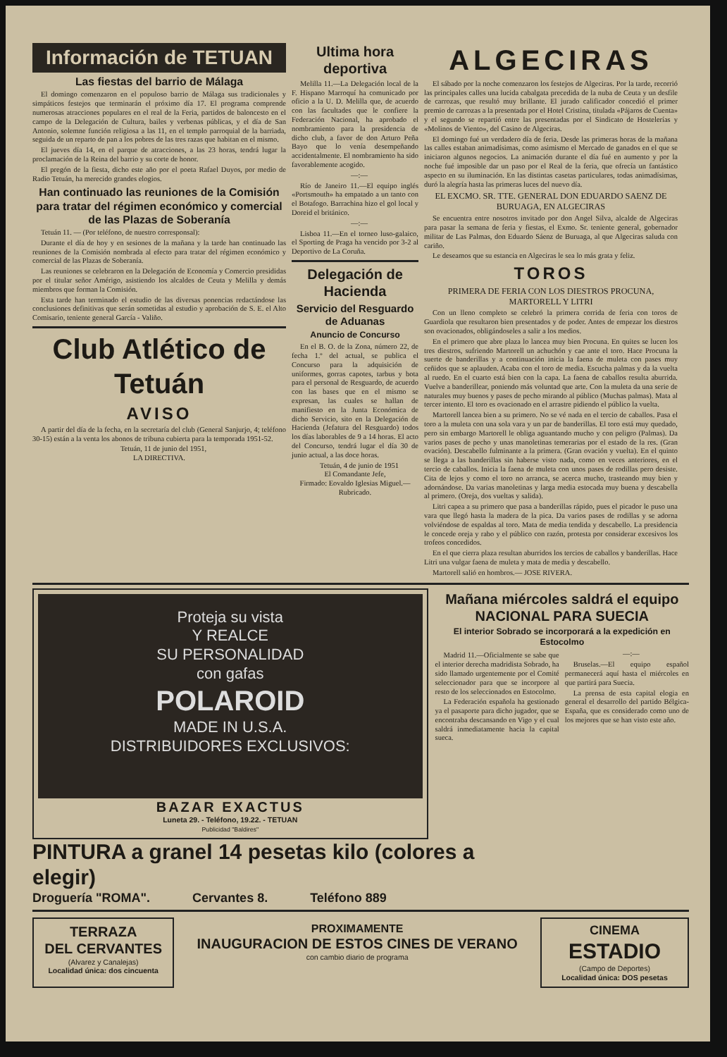Información de TETUAN
Las fiestas del barrio de Málaga
El domingo comenzaron en el populoso barrio de Málaga sus tradicionales y simpáticos festejos que terminarán el próximo día 17. El programa comprende numerosas atracciones populares en el real de la Feria, partidos de baloncesto en el campo de la Delegación de Cultura, bailes y verbenas públicas, y el día de San Antonio, solemne función religiosa a las 11, en el templo parroquial de la barriada, seguida de un reparto de pan a los pobres de las tres razas que habitan en el mismo.
El jueves día 14, en el parque de atracciones, a las 23 horas, tendrá lugar la proclamación de la Reina del barrio y su corte de honor.
El pregón de la fiesta, dicho este año por el poeta Rafael Duyos, por medio de Radio Tetuán, ha merecido grandes elogios.
Han continuado las reuniones de la Comisión para tratar del régimen económico y comercial de las Plazas de Soberanía
Tetuán 11. — (Por teléfono, de nuestro corresponsal):
Durante el día de hoy y en sesiones de la mañana y la tarde han continuado las reuniones de la Comisión nombrada al efecto para tratar del régimen económico y comercial de las Plazas de Soberanía.
Las reuniones se celebraron en la Delegación de Economía y Comercio presididas por el titular señor Amérigo, asistiendo los alcaldes de Ceuta y Melilla y demás miembros que forman la Comisión.
Esta tarde han terminado el estudio de las diversas ponencias redactándose las conclusiones definitivas que serán sometidas al estudio y aprobación de S. E. el Alto Comisario, teniente general García - Valiño.
Club Atlético de Tetuán
AVISO
A partir del día de la fecha, en la secretaría del club (General Sanjurjo, 4; teléfono 30-15) están a la venta los abonos de tribuna cubierta para la temporada 1951-52.
Tetuán, 11 de junio del 1951,
LA DIRECTIVA.
Ultima hora deportiva
Melilla 11.—La Delegación local de la F. Hispano Marroquí ha comunicado por oficio a la U. D. Melilla que, de acuerdo con las facultades que le confiere la Federación Nacional, ha aprobado el nombramiento para la presidencia de dicho club, a favor de don Arturo Peña Bayo que lo venía desempeñando accidentalmente. El nombramiento ha sido favorablemente acogido.
—:—
Río de Janeiro 11.—El equipo inglés «Portsmouth» ha empatado a un tanto con el Botafogo. Barrachina hizo el gol local y Doreid el británico.
—:—
Lisboa 11.—En el torneo luso-galaico, el Sporting de Praga ha vencido por 3-2 al Deportivo de La Coruña.
Delegación de Hacienda
Servicio del Resguardo de Aduanas
Anuncio de Concurso
En el B. O. de la Zona, número 22, de fecha 1.º del actual, se publica el Concurso para la adquisición de uniformes, gorras capotes, tarbus y bota para el personal de Resguardo, de acuerdo con las bases que en el mismo se expresan, las cuales se hallan de manifiesto en la Junta Económica de dicho Servicio, sito en la Delegación de Hacienda (Jefatura del Resguardo) todos los días laborables de 9 a 14 horas. El acto del Concurso, tendrá lugar el día 30 de junio actual, a las doce horas.
Tetuán, 4 de junio de 1951
El Comandante Jefe,
Firmado: Eovaldo Iglesias Miguel.—Rubricado.
ALGECIRAS
El sábado por la noche comenzaron los festejos de Algeciras. Por la tarde, recorrió las principales calles una lucida cabalgata precedida de la nuba de Ceuta y un desfile de carrozas, que resultó muy brillante. El jurado calificador concedió el primer premio de carrozas a la presentada por el Hotel Cristina, titulada «Pájaros de Cuenta» y el segundo se repartió entre las presentadas por el Sindicato de Hostelerías y «Molinos de Viento», del Casino de Algeciras.
El domingo fué un verdadero día de feria. Desde las primeras horas de la mañana las calles estaban animadísimas, como asimismo el Mercado de ganados en el que se iniciaron algunos negocios. La animación durante el día fué en aumento y por la noche fué imposible dar un paso por el Real de la feria, que ofrecía un fantástico aspecto en su iluminación. En las distintas casetas particulares, todas animadísimas, duró la alegría hasta las primeras luces del nuevo día.
EL EXCMO. SR. TTE. GENERAL DON EDUARDO SAENZ DE BURUAGA, EN ALGECIRAS
Se encuentra entre nosotros invitado por don Angel Silva, alcalde de Algeciras para pasar la semana de feria y fiestas, el Exmo. Sr. teniente general, gobernador militar de Las Palmas, don Eduardo Sáenz de Buruaga, al que Algeciras saluda con cariño.
Le deseamos que su estancia en Algeciras le sea lo más grata y feliz.
TOROS
PRIMERA DE FERIA CON LOS DIESTROS PROCUNA, MARTORELL Y LITRI
Con un lleno completo se celebró la primera corrida de feria con toros de Guardiola que resultaron bien presentados y de poder. Antes de empezar los diestros son ovacionados, obligándoseles a salir a los medios.
En el primero que abre plaza lo lancea muy bien Procuna. En quites se lucen los tres diestros, sufriendo Martorell un achuchón y cae ante el toro. Hace Procuna la suerte de banderillas y a continuación inicia la faena de muleta con pases muy ceñidos que se aplauden. Acaba con el toro de media. Escucha palmas y da la vuelta al ruedo. En el cuarto está bien con la capa. La faena de caballos resulta aburrida. Vuelve a banderillear, poniendo más voluntad que arte. Con la muleta da una serie de naturales muy buenos y pases de pecho mirando al público (Muchas palmas). Mata al tercer intento. El toro es ovacionado en el arrastre pidiendo el público la vuelta.
Martorell lancea bien a su primero. No se vé nada en el tercio de caballos. Pasa el toro a la muleta con una sola vara y un par de banderillas. El toro está muy quedado, pero sin embargo Martorell le obliga aguantando mucho y con peligro (Palmas). Da varios pases de pecho y unas manoletinas temerarias por el estado de la res. (Gran ovación). Descabello fulminante a la primera. (Gran ovación y vuelta). En el quinto se llega a las banderillas sin haberse visto nada, como en veces anteriores, en el tercio de caballos. Inicia la faena de muleta con unos pases de rodillas pero desiste. Cita de lejos y como el toro no arranca, se acerca mucho, trasteando muy bien y adornándose. Da varias manoletinas y larga media estocada muy buena y descabella al primero. (Oreja, dos vueltas y salida).
Litri capea a su primero que pasa a banderillas rápido, pues el picador le puso una vara que llegó hasta la madera de la pica. Da varios pases de rodillas y se adorna volviéndose de espaldas al toro. Mata de media tendida y descabello. La presidencia le concede oreja y rabo y el público con razón, protesta por considerar excesivos los trofeos concedidos.
En el que cierra plaza resultan aburridos los tercios de caballos y banderillas. Hace Litri una vulgar faena de muleta y mata de media y descabello.
Martorell salió en hombros.— JOSE RIVERA.
Proteja su vista
Y REALCE
SU PERSONALIDAD
con gafas
POLAROID
MADE IN U.S.A.
DISTRIBUIDORES EXCLUSIVOS:
BAZAR EXACTUS
Luneta 29. - Teléfono, 19.22. - TETUAN
Publicidad "Baldires"
Mañana miércoles saldrá el equipo NACIONAL PARA SUECIA
El interior Sobrado se incorporará a la expedición en Estocolmo
Madrid 11.—Oficialmente se sabe que el interior derecha madridista Sobrado, ha sido llamado urgentemente por el Comité seleccionador para que se incorpore al resto de los seleccionados en Estocolmo.
La Federación española ha gestionado ya el pasaporte para dicho jugador, que se encontraba descansando en Vigo y el cual saldrá inmediatamente hacia la capital sueca.
—:—
Bruselas.—El equipo español permanecerá aquí hasta el miércoles en que partirá para Suecia.
La prensa de esta capital elogia en general el desarrollo del partido Bélgica-España, que es considerado como uno de los mejores que se han visto este año.
PINTURA a granel 14 pesetas kilo (colores a elegir)
Droguería "ROMA". Cervantes 8. Teléfono 889
TERRAZA
DEL CERVANTES
(Alvarez y Canalejas)
Localidad única: dos cincuenta
PROXIMAMENTE
INAUGURACION DE ESTOS CINES DE VERANO
con cambio diario de programa
CINEMA
ESTADIO
(Campo de Deportes)
Localidad única: DOS pesetas